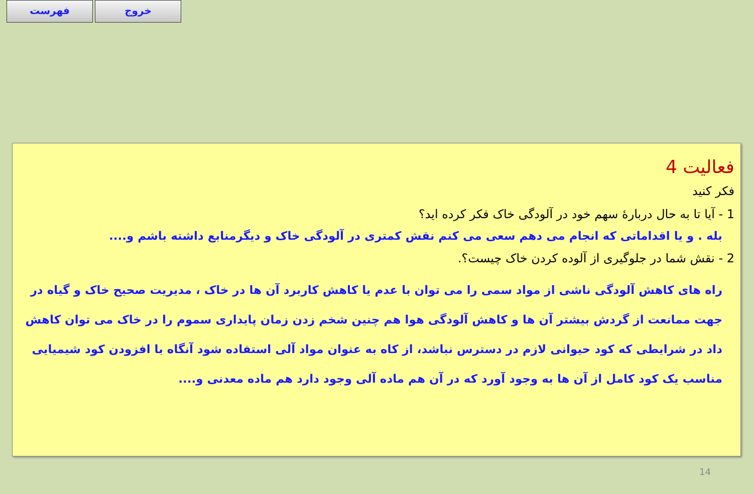فهرست خروج
فعالیت 4
فکر کنید
1 - آیا تا به حال دربارۀ سهم خود در آلودگی خاک فکر کرده اید؟
بله . و یا اقداماتی که انجام می دهم سعی می کنم نقش کمتری در آلودگی خاک و دیگرمنابع داشته باشم و....
2 - نقش شما در جلوگیری از آلوده کردن خاک چیست؟.
راه های کاهش آلودگی ناشی از مواد سمی را می توان با عدم یا کاهش کاربرد آن ها در خاک ، مدیریت صحیح خاک و گیاه در جهت ممانعت از گردش بیشتر آن ها و کاهش آلودگی هوا هم چنین شخم زدن زمان پایداری سموم را در خاک می توان کاهش داد در شرایطی که کود حیوانی لازم در دسترس نباشد، از کاه به عنوان مواد آلی استفاده شود آنگاه با افزودن کود شیمیایی مناسب یک کود کامل از آن ها به وجود آورد که در آن هم ماده آلی وجود دارد هم ماده معدنی و....
14